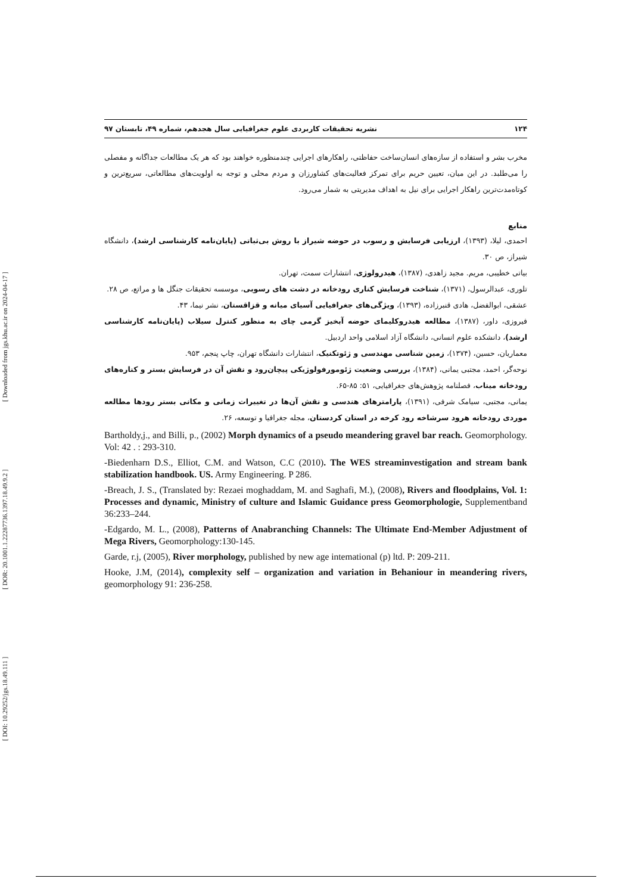[ DOI: 10.29252/jgs.18.49.111 ] [ DOR: 20.1001.1.22287736.1397.18.49.9.2 ] [ Downloaded from jgs.khu.ac.ir on 2024-04-17 ]
۱۲۴ نشریه تحقیقات کاربردی علوم جغرافیایی سال هجدهم، شماره ۴۹، تابستان ۹۷
مخرب بشر و استفاده از سازه‌های انسان‌ساخت حفاظتی، راهکارهای اجرایی چندمنظوره خواهند بود که هر یک مطالعات جداگانه و مفصلی را می‌طلبد. در این میان، تعیین حریم برای تمرکز فعالیت‌های کشاورزان و مردم محلی و توجه به اولویت‌های مطالعاتی، سریع‌ترین و کوتاه‌مدت‌ترین راهکار اجرایی برای نیل به اهداف مدیریتی به شمار می‌رود.
منابع
احمدی، لیلا، (۱۳۹۳)، ارزیابی فرسایش و رسوب در حوضه شیراز با روش بی‌ثباتی (پایان‌نامه کارشناسی ارشد)، دانشگاه شیراز، ص ۳۰.
بیاتی خطیبی، مریم. مجید زاهدی، (۱۳۸۷)، هیدرولوژی، انتشارات سمت، تهران.
تلوری، عبدالرسول، (۱۳۷۱)، شناخت فرسایش کناری رودخانه در دشت های رسوبی، موسسه تحقیقات جنگل ها و مراتع، ص ۲۸.
عشقی، ابوالفضل، هادی قنبرزاده، (۱۳۹۳)، ویژگی‌های جغرافیایی آسیای میانه و قزاقستان، نشر نیما، ۴۳.
فیروزی، داور، (۱۳۸۷)، مطالعه هیدروکلیمای حوضه آبخیز گرمی چای به منظور کنترل سیلاب (پایان‌نامه کارشناسی ارشد)، دانشکده علوم انسانی، دانشگاه آزاد اسلامی واحد اردبیل.
معماریان، حسین، (۱۳۷۴)، زمین شناسی مهندسی و ژئوتکنیک، انتشارات دانشگاه تهران، چاپ پنجم، ۹۵۳.
نوحه‌گر، احمد، مجتبی یمانی، (۱۳۸۴)، بررسی وضعیت ژئومورفولوژیکی پیچان‌رود و نقش آن در فرسایش بستر و کناره‌های رودخانه میناب، فصلنامه پژوهش‌های جغرافیایی، ۵۱: ۸۵-۶۵.
یمانی، مجتبی، سیامک شرفی، (۱۳۹۱)، پارامترهای هندسی و نقش آن‌ها در تغییرات زمانی و مکانی بستر رودها مطالعه موردی رودخانه هرود سرشاخه رود کرخه در استان کردستان، مجله جغرافیا و توسعه، ۲۶.
Bartholdy,j., and Billi, p., (2002) Morph dynamics of a pseudo meandering gravel bar reach. Geomorphology. Vol: 42 . : 293-310.
-Biedenharn D.S., Elliot, C.M. and Watson, C.C (2010). The WES streaminvestigation and stream bank stabilization handbook. US. Army Engineering. P 286.
-Breach, J. S., (Translated by: Rezaei moghaddam, M. and Saghafi, M.), (2008), Rivers and floodplains, Vol. 1: Processes and dynamic, Ministry of culture and Islamic Guidance press Geomorphologie, Supplementband 36:233–244.
-Edgardo, M. L., (2008), Patterns of Anabranching Channels: The Ultimate End-Member Adjustment of Mega Rivers, Geomorphology:130-145.
Garde, r.j, (2005), River morphology, published by new age intemational (p) ltd. P: 209-211.
Hooke, J.M, (2014), complexity self – organization and variation in Behaniour in meandering rivers, geomorphology 91: 236-258.